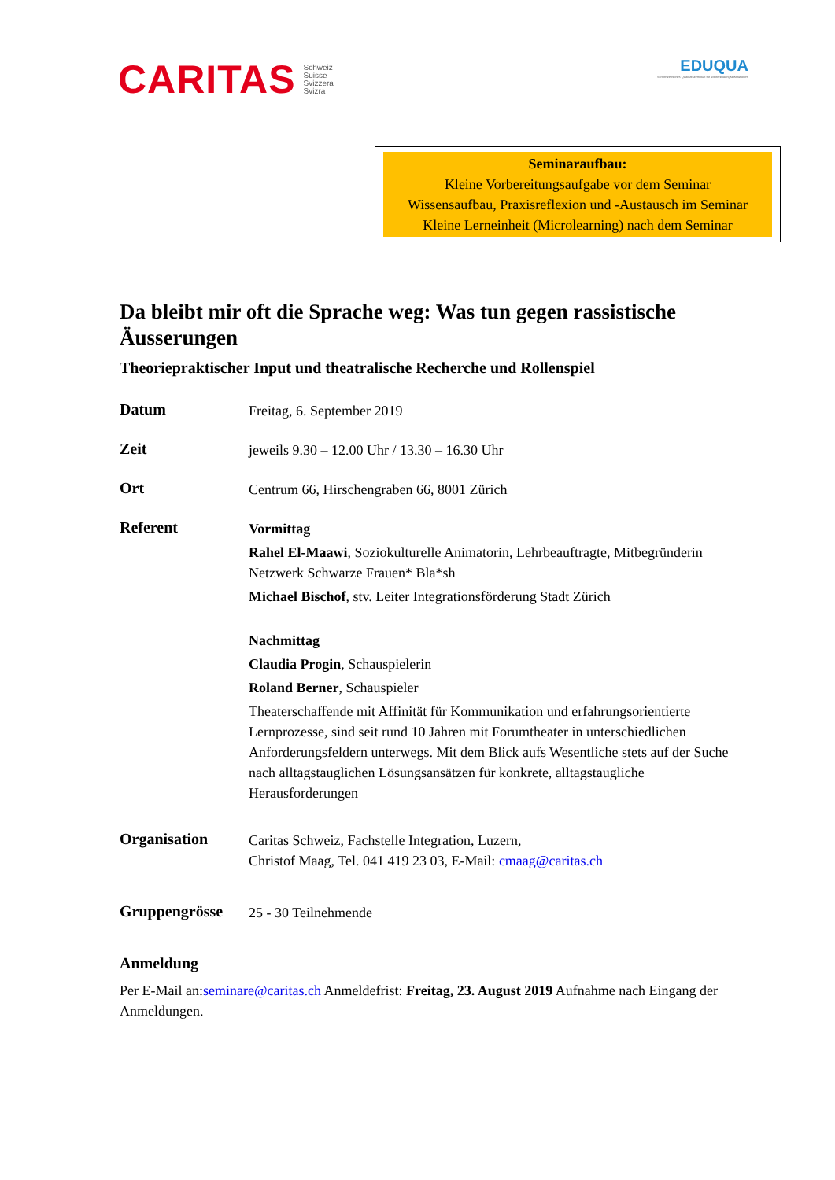CARITAS Schweiz
Suisse
Svizzera
Svizra
EDUQUA
Schweizerisches Qualitätszertifikat für Weiterbildungsinstitutionen
Seminaraufbau:
Kleine Vorbereitungsaufgabe vor dem Seminar
Wissensaufbau, Praxisreflexion und -Austausch im Seminar
Kleine Lerneinheit (Microlearning) nach dem Seminar
Da bleibt mir oft die Sprache weg: Was tun gegen rassistische Äusserungen
Theoriepraktischer Input und theatralische Recherche und Rollenspiel
Datum
Freitag, 6. September 2019
Zeit
jeweils 9.30 – 12.00 Uhr / 13.30 – 16.30 Uhr
Ort
Centrum 66, Hirschengraben 66, 8001 Zürich
Referent
Vormittag
Rahel El-Maawi, Soziokulturelle Animatorin, Lehrbeauftragte, Mitbegründerin Netzwerk Schwarze Frauen* Bla*sh
Michael Bischof, stv. Leiter Integrationsförderung Stadt Zürich
Nachmittag
Claudia Progin, Schauspielerin
Roland Berner, Schauspieler
Theaterschaffende mit Affinität für Kommunikation und erfahrungsorientierte Lernprozesse, sind seit rund 10 Jahren mit Forumtheater in unterschiedlichen Anforderungsfeldern unterwegs. Mit dem Blick aufs Wesentliche stets auf der Suche nach alltagstauglichen Lösungsansätzen für konkrete, alltagstaugliche Herausforderungen
Organisation
Caritas Schweiz, Fachstelle Integration, Luzern,
Christof Maag, Tel. 041 419 23 03, E-Mail: cmaag@caritas.ch
Gruppengrösse
25 - 30 Teilnehmende
Anmeldung
Per E-Mail an:seminare@caritas.ch Anmeldefrist: Freitag, 23. August 2019 Aufnahme nach Eingang der Anmeldungen.